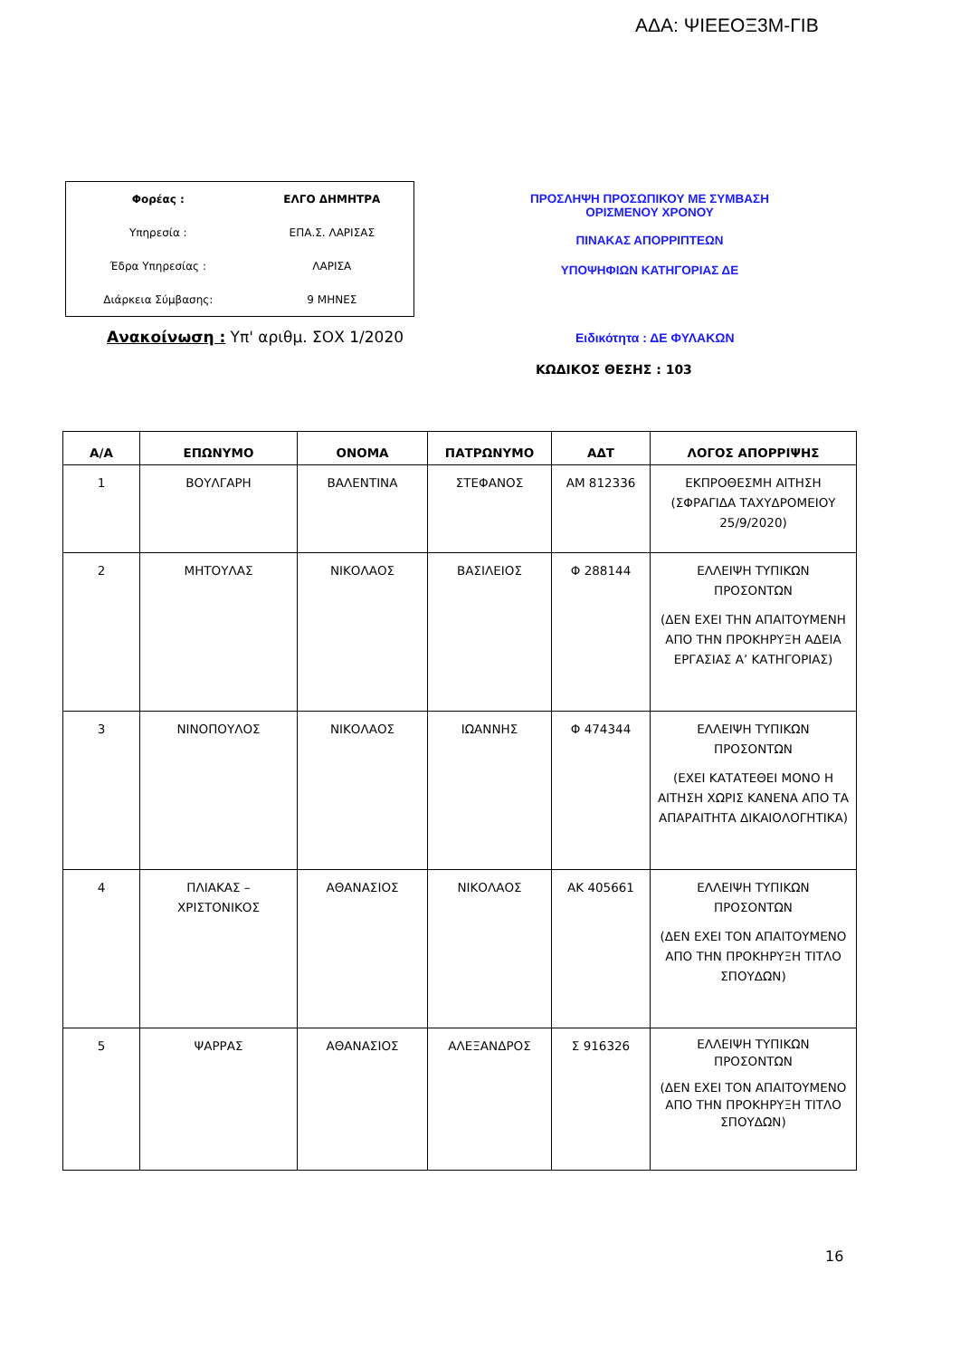ΑΔΑ: ΨΙΕΕΟΞ3Μ-ΓΙΒ
| Φορέας : | ΕΛΓΟ ΔΗΜΗΤΡΑ |
| Υπηρεσία : | ΕΠΑ.Σ. ΛΑΡΙΣΑΣ |
| Έδρα Υπηρεσίας : | ΛΑΡΙΣΑ |
| Διάρκεια Σύμβασης: | 9 ΜΗΝΕΣ |
ΠΡΟΣΛΗΨΗ ΠΡΟΣΩΠΙΚΟΥ ΜΕ ΣΥΜΒΑΣΗ
ΟΡΙΣΜΕΝΟΥ ΧΡΟΝΟΥ
ΠΙΝΑΚΑΣ ΑΠΟΡΡΙΠΤΕΩΝ
ΥΠΟΨΗΦΙΩΝ ΚΑΤΗΓΟΡΙΑΣ ΔΕ
Ανακοίνωση : Υπ' αριθμ. ΣΟΧ 1/2020
Ειδικότητα : ΔΕ ΦΥΛΑΚΩΝ
ΚΩΔΙΚΟΣ ΘΕΣΗΣ : 103
| Α/Α | ΕΠΩΝΥΜΟ | ΟΝΟΜΑ | ΠΑΤΡΩΝΥΜΟ | ΑΔΤ | ΛΟΓΟΣ ΑΠΟΡΡΙΨΗΣ |
| --- | --- | --- | --- | --- | --- |
| 1 | ΒΟΥΛΓΑΡΗ | ΒΑΛΕΝΤΙΝΑ | ΣΤΕΦΑΝΟΣ | ΑΜ 812336 | ΕΚΠΡΟΘΕΣΜΗ ΑΙΤΗΣΗ (ΣΦΡΑΓΙΔΑ ΤΑΧΥΔΡΟΜΕΙΟΥ 25/9/2020) |
| 2 | ΜΗΤΟΥΛΑΣ | ΝΙΚΟΛΑΟΣ | ΒΑΣΙΛΕΙΟΣ | Φ 288144 | ΕΛΛΕΙΨΗ ΤΥΠΙΚΩΝ ΠΡΟΣΟΝΤΩΝ (ΔΕΝ ΕΧΕΙ ΤΗΝ ΑΠΑΙΤΟΥΜΕΝΗ ΑΠΟ ΤΗΝ ΠΡΟΚΗΡΥΞΗ ΑΔΕΙΑ ΕΡΓΑΣΙΑΣ Α’ ΚΑΤΗΓΟΡΙΑΣ) |
| 3 | ΝΙΝΟΠΟΥΛΟΣ | ΝΙΚΟΛΑΟΣ | ΙΩΑΝΝΗΣ | Φ 474344 | ΕΛΛΕΙΨΗ ΤΥΠΙΚΩΝ ΠΡΟΣΟΝΤΩΝ (ΕΧΕΙ ΚΑΤΑΤΕΘΕΙ ΜΟΝΟ Η ΑΙΤΗΣΗ ΧΩΡΙΣ ΚΑΝΕΝΑ ΑΠΟ ΤΑ ΑΠΑΡΑΙΤΗΤΑ ΔΙΚΑΙΟΛΟΓΗΤΙΚΑ) |
| 4 | ΠΛΙΑΚΑΣ – ΧΡΙΣΤΟΝΙΚΟΣ | ΑΘΑΝΑΣΙΟΣ | ΝΙΚΟΛΑΟΣ | ΑΚ 405661 | ΕΛΛΕΙΨΗ ΤΥΠΙΚΩΝ ΠΡΟΣΟΝΤΩΝ (ΔΕΝ ΕΧΕΙ ΤΟΝ ΑΠΑΙΤΟΥΜΕΝΟ ΑΠΟ ΤΗΝ ΠΡΟΚΗΡΥΞΗ ΤΙΤΛΟ ΣΠΟΥΔΩΝ) |
| 5 | ΨΑΡΡΑΣ | ΑΘΑΝΑΣΙΟΣ | ΑΛΕΞΑΝΔΡΟΣ | Σ 916326 | ΕΛΛΕΙΨΗ ΤΥΠΙΚΩΝ ΠΡΟΣΟΝΤΩΝ (ΔΕΝ ΕΧΕΙ ΤΟΝ ΑΠΑΙΤΟΥΜΕΝΟ ΑΠΟ ΤΗΝ ΠΡΟΚΗΡΥΞΗ ΤΙΤΛΟ ΣΠΟΥΔΩΝ) |
16